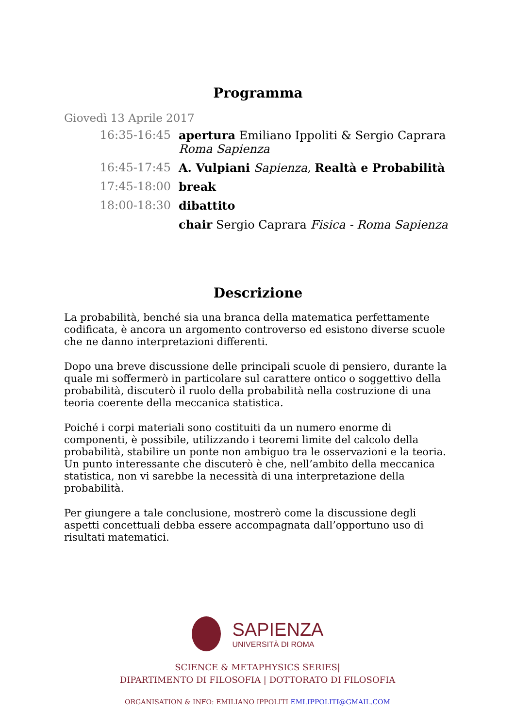Programma
Giovedì 13 Aprile 2017
16:35-16:45 apertura Emiliano Ippoliti & Sergio Caprara
Roma Sapienza
16:45-17:45 A. Vulpiani Sapienza, Realtà e Probabilità
17:45-18:00 break
18:00-18:30 dibattito
chair Sergio Caprara Fisica - Roma Sapienza
Descrizione
La probabilità, benché sia una branca della matematica perfettamente codificata, è ancora un argomento controverso ed esistono diverse scuole che ne danno interpretazioni differenti.
Dopo una breve discussione delle principali scuole di pensiero, durante la quale mi soffermerò in particolare sul carattere ontico o soggettivo della probabilità, discuterò il ruolo della probabilità nella costruzione di una teoria coerente della meccanica statistica.
Poiché i corpi materiali sono costituiti da un numero enorme di componenti, è possibile, utilizzando i teoremi limite del calcolo della probabilità, stabilire un ponte non ambiguo tra le osservazioni e la teoria. Un punto interessante che discuterò è che, nell’ambito della meccanica statistica, non vi sarebbe la necessità di una interpretazione della probabilità.
Per giungere a tale conclusione, mostrerò come la discussione degli aspetti concettuali debba essere accompagnata dall’opportuno uso di risultati matematici.
SAPIENZA
UNIVERSITÀ DI ROMA
SCIENCE & METAPHYSICS SERIES|
DIPARTIMENTO DI FILOSOFIA | DOTTORATO DI FILOSOFIA
ORGANISATION & INFO: EMILIANO IPPOLITI EMI.IPPOLITI@GMAIL.COM